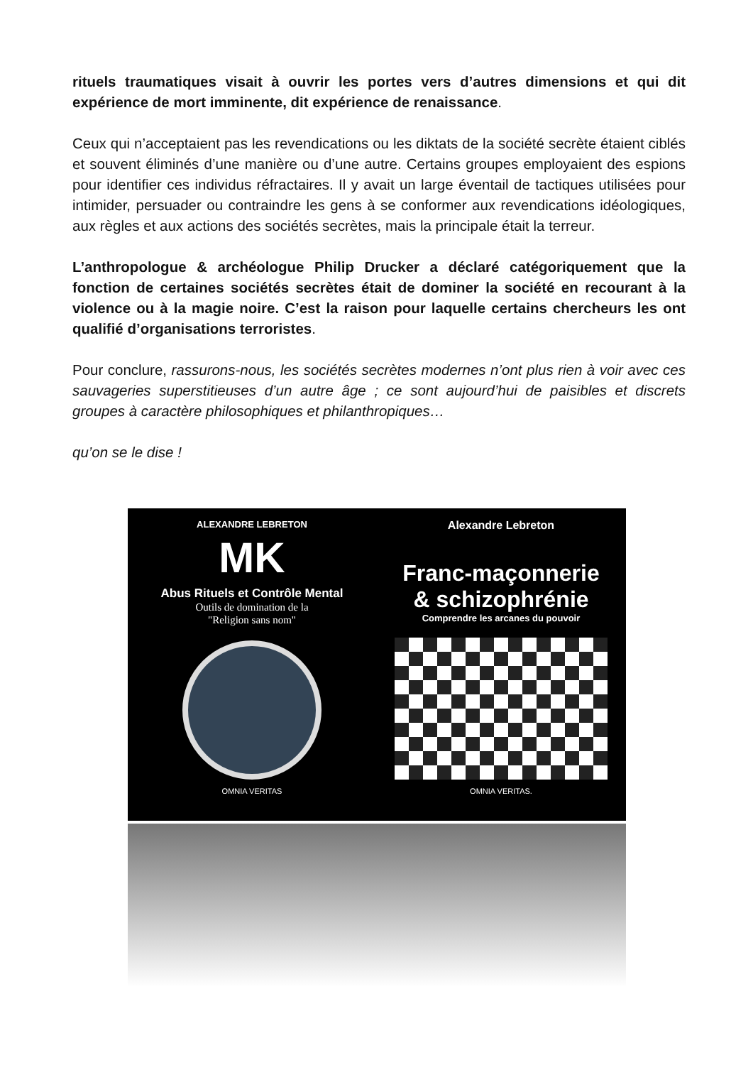rituels traumatiques visait à ouvrir les portes vers d’autres dimensions et qui dit expérience de mort imminente, dit expérience de renaissance.
Ceux qui n’acceptaient pas les revendications ou les diktats de la société secrète étaient ciblés et souvent éliminés d’une manière ou d’une autre. Certains groupes employaient des espions pour identifier ces individus réfractaires. Il y avait un large éventail de tactiques utilisées pour intimider, persuader ou contraindre les gens à se conformer aux revendications idéologiques, aux règles et aux actions des sociétés secrètes, mais la principale était la terreur.
L’anthropologue & archéologue Philip Drucker a déclaré catégoriquement que la fonction de certaines sociétés secrètes était de dominer la société en recourant à la violence ou à la magie noire. C’est la raison pour laquelle certains chercheurs les ont qualifié d’organisations terroristes.
Pour conclure, rassurons-nous, les sociétés secrètes modernes n’ont plus rien à voir avec ces sauvageries superstitieuses d’un autre âge ; ce sont aujourd’hui de paisibles et discrets groupes à caractère philosophiques et philanthropiques…
qu’on se le dise !
ALEXANDRE LEBRETON
MK
Abus Rituels et Contrôle Mental
Outils de domination de la
"Religion sans nom"
OMNIA VERITAS
Alexandre Lebreton
Franc-maçonnerie
& schizophrénie
Comprendre les arcanes du pouvoir
OMNIA VERITAS.